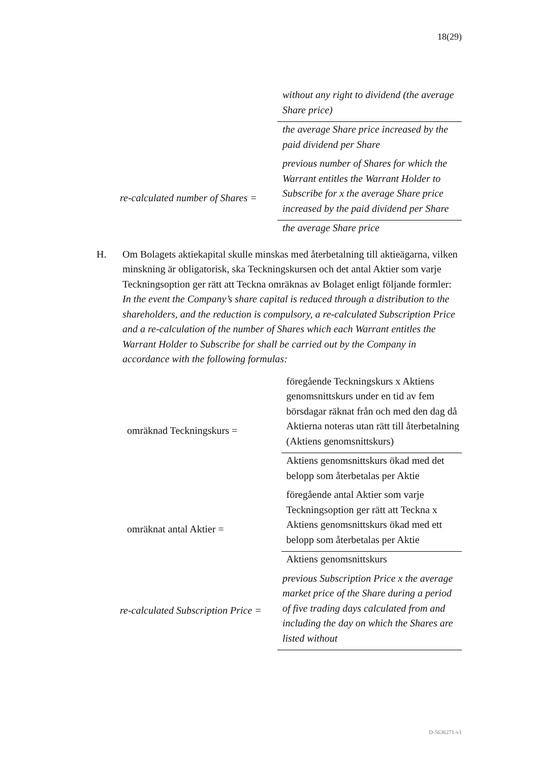18(29)
without any right to dividend (the average Share price)
the average Share price increased by the paid dividend per Share
re-calculated number of Shares =
previous number of Shares for which the Warrant entitles the Warrant Holder to Subscribe for x the average Share price increased by the paid dividend per Share
the average Share price
H. Om Bolagets aktiekapital skulle minskas med återbetalning till aktieägarna, vilken minskning är obligatorisk, ska Teckningskursen och det antal Aktier som varje Teckningsoption ger rätt att Teckna omräknas av Bolaget enligt följande formler:
In the event the Company’s share capital is reduced through a distribution to the shareholders, and the reduction is compulsory, a re-calculated Subscription Price and a re-calculation of the number of Shares which each Warrant entitles the Warrant Holder to Subscribe for shall be carried out by the Company in accordance with the following formulas:
omräknad Teckningskurs =
föregående Teckningskurs x Aktiens genomsnittskurs under en tid av fem börsdagar räknat från och med den dag då Aktierna noteras utan rätt till återbetalning (Aktiens genomsnittskurs)
Aktiens genomsnittskurs ökad med det belopp som återbetalas per Aktie
omräknat antal Aktier =
föregående antal Aktier som varje Teckningsoption ger rätt att Teckna x Aktiens genomsnittskurs ökad med ett belopp som återbetalas per Aktie
Aktiens genomsnittskurs
re-calculated Subscription Price =
previous Subscription Price x the average market price of the Share during a period of five trading days calculated from and including the day on which the Shares are listed without
D-5636271-v1